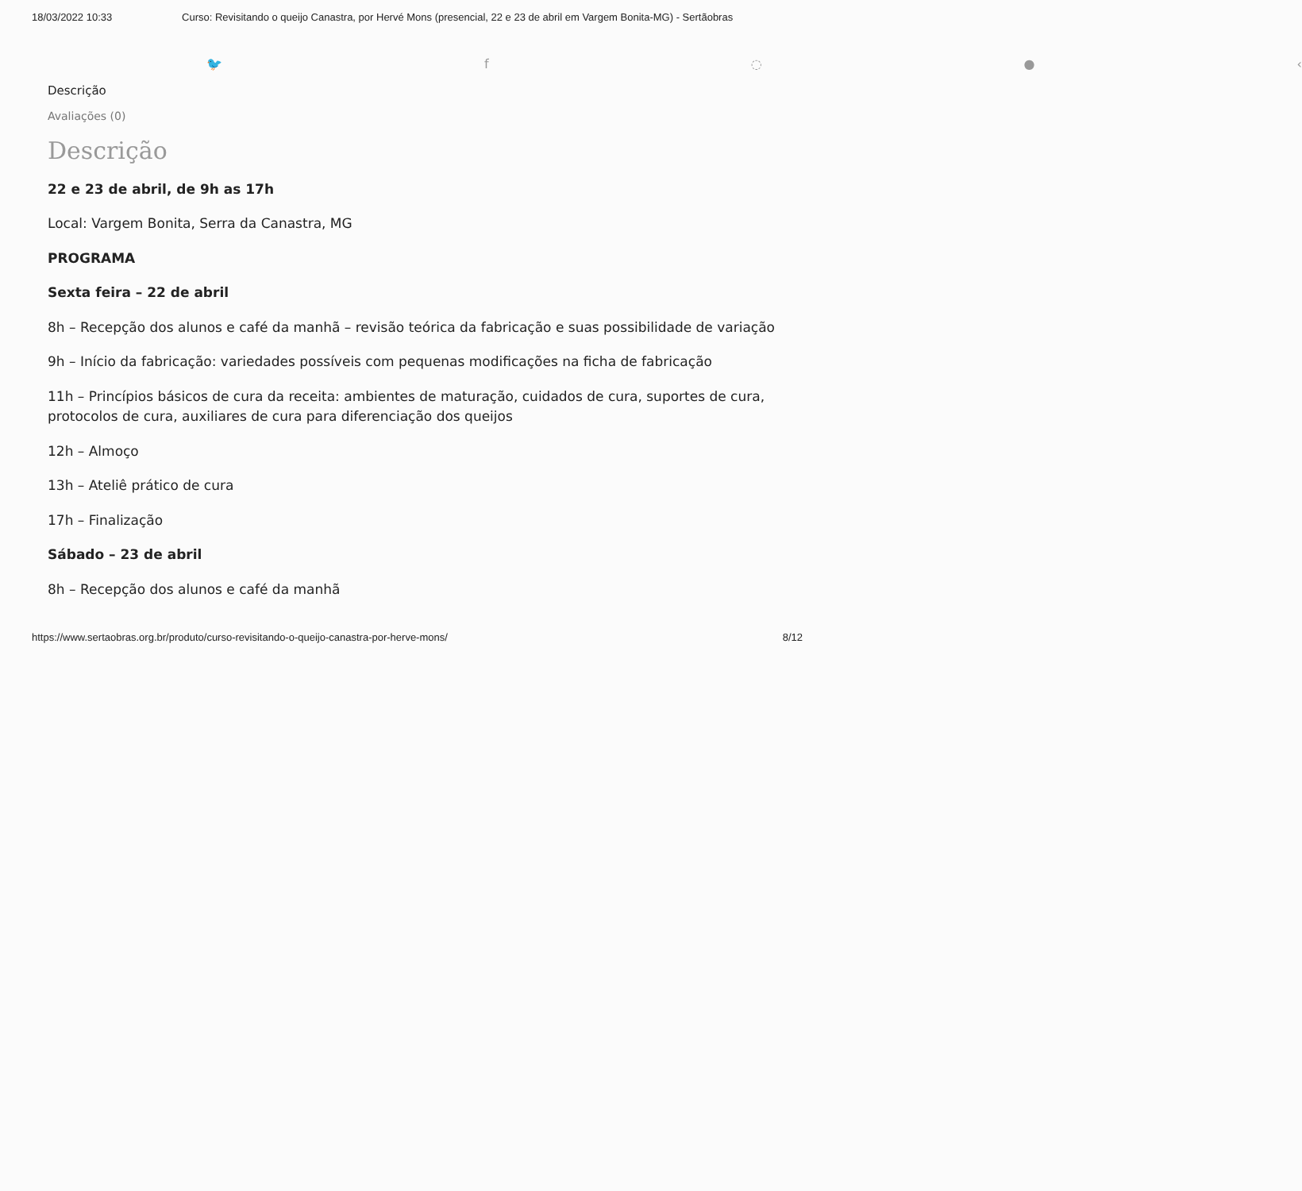18/03/2022 10:33 Curso: Revisitando o queijo Canastra, por Hervé Mons (presencial, 22 e 23 de abril em Vargem Bonita-MG) - Sertãobras
🐦 f ◌ ● ‹
Descrição
Avaliações (0)
Descrição
22 e 23 de abril, de 9h as 17h
Local: Vargem Bonita, Serra da Canastra, MG
PROGRAMA
Sexta feira – 22 de abril
8h – Recepção dos alunos e café da manhã – revisão teórica da fabricação e suas possibilidade de variação
9h – Início da fabricação: variedades possíveis com pequenas modificações na ficha de fabricação
11h – Princípios básicos de cura da receita: ambientes de maturação, cuidados de cura, suportes de cura, protocolos de cura, auxiliares de cura para diferenciação dos queijos
12h – Almoço
13h – Ateliê prático de cura
17h – Finalização
Sábado – 23 de abril
8h – Recepção dos alunos e café da manhã
https://www.sertaobras.org.br/produto/curso-revisitando-o-queijo-canastra-por-herve-mons/ 8/12